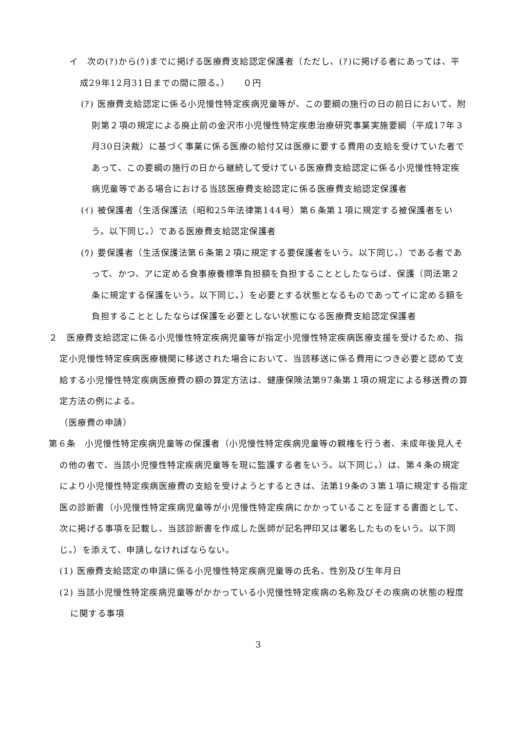イ　次の(ｱ)から(ｳ)までに掲げる医療費支給認定保護者（ただし、(ｱ)に掲げる者にあっては、平成29年12月31日までの間に限る。）　　０円
(ｱ) 医療費支給認定に係る小児慢性特定疾病児童等が、この要綱の施行の日の前日において、附則第２項の規定による廃止前の金沢市小児慢性特定疾患治療研究事業実施要綱（平成17年３月30日決裁）に基づく事業に係る医療の給付又は医療に要する費用の支給を受けていた者であって、この要綱の施行の日から継続して受けている医療費支給認定に係る小児慢性特定疾病児童等である場合における当該医療費支給認定に係る医療費支給認定保護者
(ｲ) 被保護者（生活保護法（昭和25年法律第144号）第６条第１項に規定する被保護者をいう。以下同じ。）である医療費支給認定保護者
(ｳ) 要保護者（生活保護法第６条第２項に規定する要保護者をいう。以下同じ。）である者であって、かつ、アに定める食事療養標準負担額を負担することとしたならば、保護（同法第２条に規定する保護をいう。以下同じ。）を必要とする状態となるものであってイに定める額を負担することとしたならば保護を必要としない状態になる医療費支給認定保護者
２　医療費支給認定に係る小児慢性特定疾病児童等が指定小児慢性特定疾病医療支援を受けるため、指定小児慢性特定疾病医療機関に移送された場合において、当該移送に係る費用につき必要と認めて支給する小児慢性特定疾病医療費の額の算定方法は、健康保険法第97条第１項の規定による移送費の算定方法の例による。
（医療費の申請）
第６条　小児慢性特定疾病児童等の保護者（小児慢性特定疾病児童等の親権を行う者、未成年後見人その他の者で、当該小児慢性特定疾病児童等を現に監護する者をいう。以下同じ。）は、第４条の規定により小児慢性特定疾病医療費の支給を受けようとするときは、法第19条の３第１項に規定する指定医の診断書（小児慢性特定疾病児童等が小児慢性特定疾病にかかっていることを証する書面として、次に掲げる事項を記載し、当該診断書を作成した医師が記名押印又は署名したものをいう。以下同じ。）を添えて、申請しなければならない。
(1) 医療費支給認定の申請に係る小児慢性特定疾病児童等の氏名、性別及び生年月日
(2) 当該小児慢性特定疾病児童等がかかっている小児慢性特定疾病の名称及びその疾病の状態の程度に関する事項
3